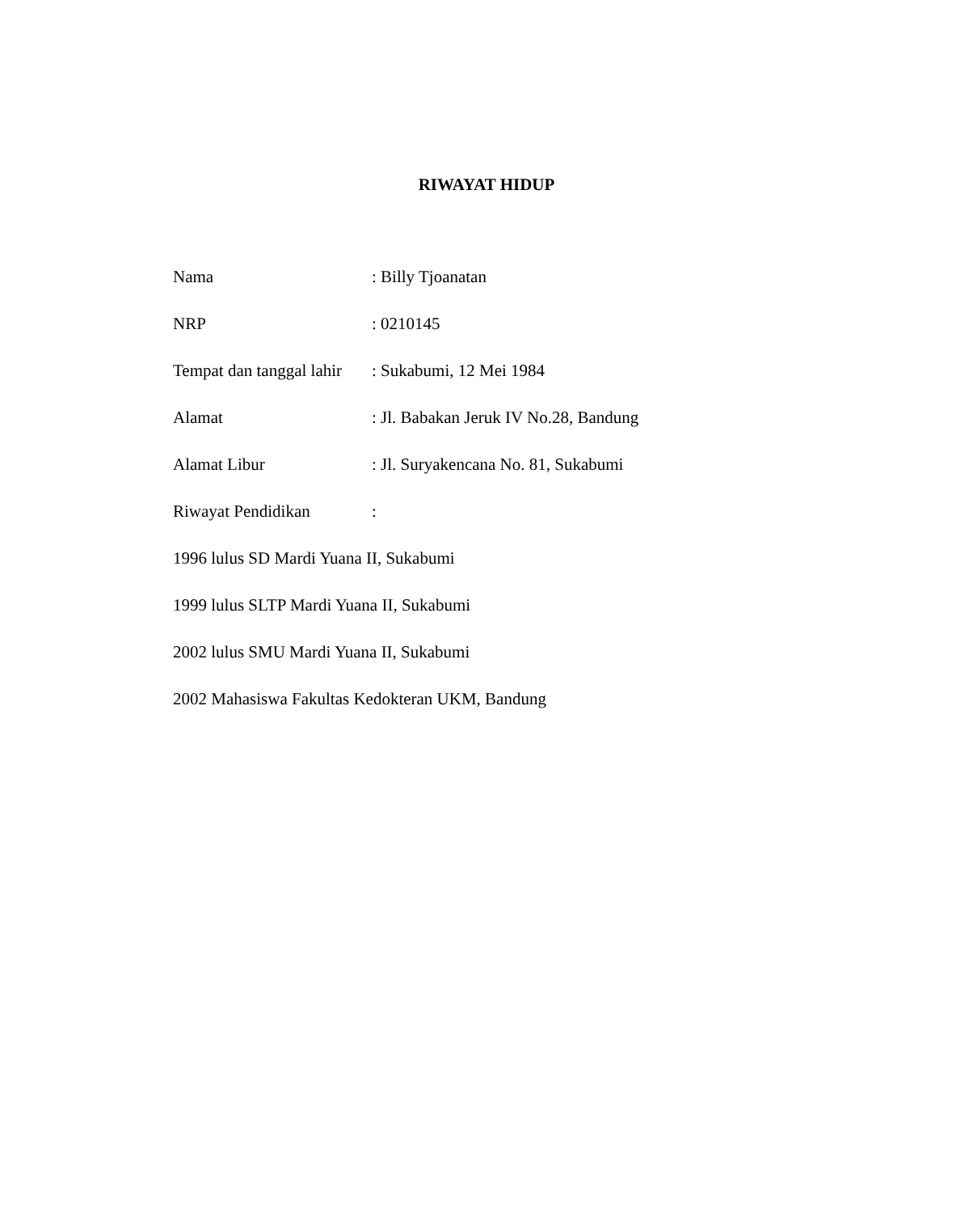RIWAYAT HIDUP
Nama: Billy Tjoanatan
NRP: 0210145
Tempat dan tanggal lahir: Sukabumi, 12 Mei 1984
Alamat: Jl. Babakan Jeruk IV No.28, Bandung
Alamat Libur: Jl. Suryakencana No. 81, Sukabumi
Riwayat Pendidikan:
1996 lulus SD Mardi Yuana II, Sukabumi
1999 lulus SLTP Mardi Yuana II, Sukabumi
2002 lulus SMU Mardi Yuana II, Sukabumi
2002 Mahasiswa Fakultas Kedokteran UKM, Bandung